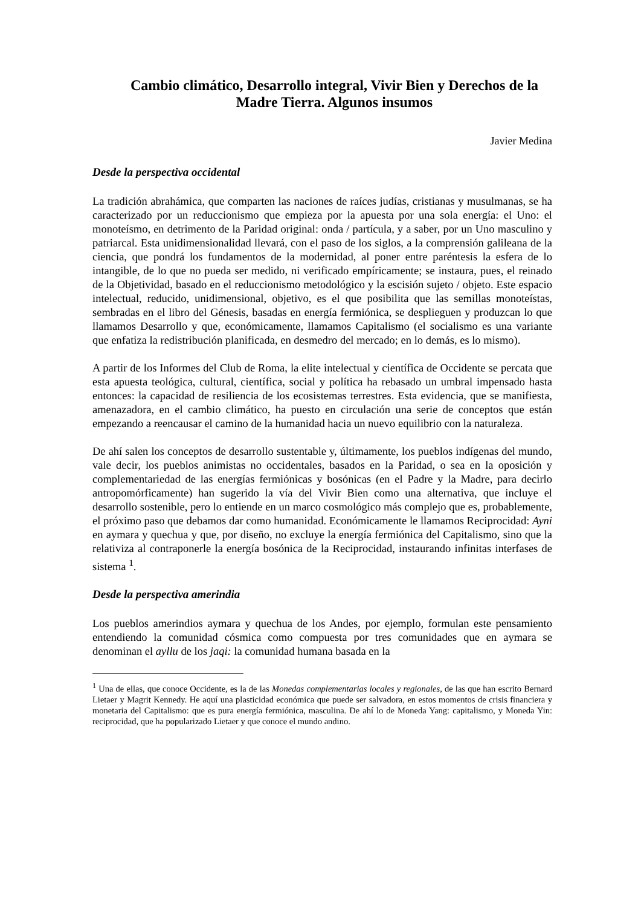Cambio climático, Desarrollo integral, Vivir Bien y Derechos de la Madre Tierra. Algunos insumos
Javier Medina
Desde la perspectiva occidental
La tradición abrahámica, que comparten las naciones de raíces judías, cristianas y musulmanas, se ha caracterizado por un reduccionismo que empieza por la apuesta por una sola energía: el Uno: el monoteísmo, en detrimento de la Paridad original: onda / partícula, y a saber, por un Uno masculino y patriarcal. Esta unidimensionalidad llevará, con el paso de los siglos, a la comprensión galileana de la ciencia, que pondrá los fundamentos de la modernidad, al poner entre paréntesis la esfera de lo intangible, de lo que no pueda ser medido, ni verificado empíricamente; se instaura, pues, el reinado de la Objetividad, basado en el reduccionismo metodológico y la escisión sujeto / objeto. Este espacio intelectual, reducido, unidimensional, objetivo, es el que posibilita que las semillas monoteístas, sembradas en el libro del Génesis, basadas en energía fermiónica, se desplieguen y produzcan lo que llamamos Desarrollo y que, económicamente, llamamos Capitalismo (el socialismo es una variante que enfatiza la redistribución planificada, en desmedro del mercado; en lo demás, es lo mismo).
A partir de los Informes del Club de Roma, la elite intelectual y científica de Occidente se percata que esta apuesta teológica, cultural, científica, social y política ha rebasado un umbral impensado hasta entonces: la capacidad de resiliencia de los ecosistemas terrestres. Esta evidencia, que se manifiesta, amenazadora, en el cambio climático, ha puesto en circulación una serie de conceptos que están empezando a reencausar el camino de la humanidad hacia un nuevo equilibrio con la naturaleza.
De ahí salen los conceptos de desarrollo sustentable y, últimamente, los pueblos indígenas del mundo, vale decir, los pueblos animistas no occidentales, basados en la Paridad, o sea en la oposición y complementariedad de las energías fermiónicas y bosónicas (en el Padre y la Madre, para decirlo antropomórficamente) han sugerido la vía del Vivir Bien como una alternativa, que incluye el desarrollo sostenible, pero lo entiende en un marco cosmológico más complejo que es, probablemente, el próximo paso que debamos dar como humanidad. Económicamente le llamamos Reciprocidad: Ayni en aymara y quechua y que, por diseño, no excluye la energía fermiónica del Capitalismo, sino que la relativiza al contraponerle la energía bosónica de la Reciprocidad, instaurando infinitas interfases de sistema <sup>1</sup>.
Desde la perspectiva amerindia
Los pueblos amerindios aymara y quechua de los Andes, por ejemplo, formulan este pensamiento entendiendo la comunidad cósmica como compuesta por tres comunidades que en aymara se denominan el ayllu de los jaqi: la comunidad humana basada en la
<sup>1</sup> Una de ellas, que conoce Occidente, es la de las Monedas complementarias locales y regionales, de las que han escrito Bernard Lietaer y Magrit Kennedy. He aquí una plasticidad económica que puede ser salvadora, en estos momentos de crisis financiera y monetaria del Capitalismo: que es pura energía fermiónica, masculina. De ahí lo de Moneda Yang: capitalismo, y Moneda Yin: reciprocidad, que ha popularizado Lietaer y que conoce el mundo andino.